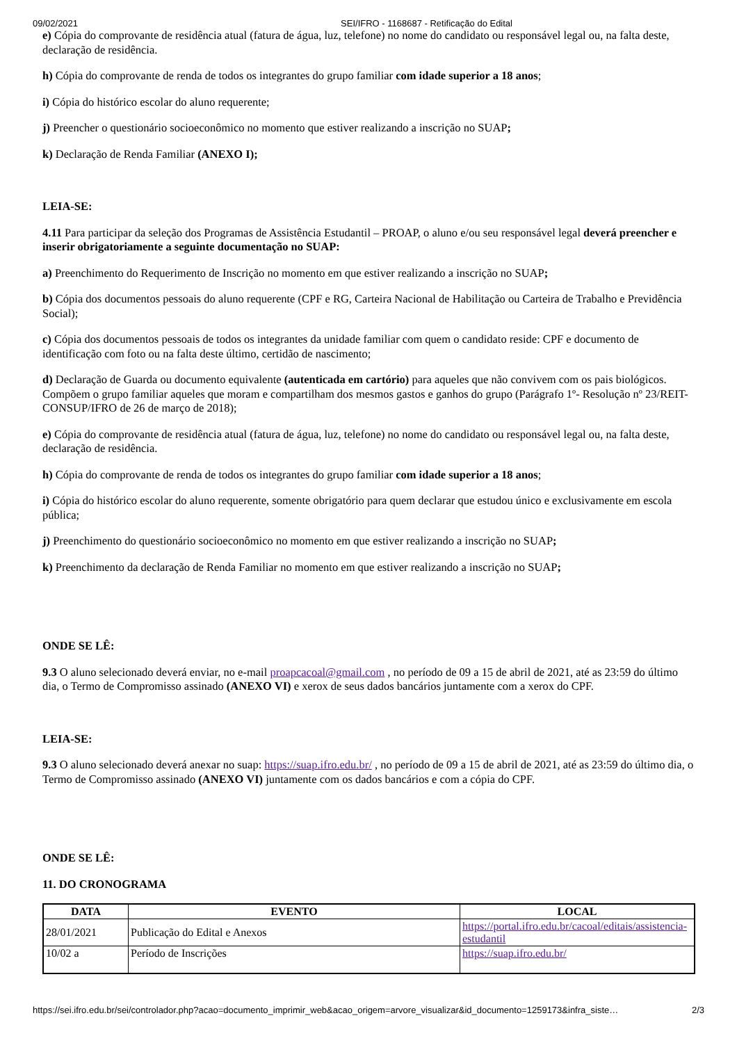09/02/2021 SEI/IFRO - 1168687 - Retificação do Edital
e) Cópia do comprovante de residência atual (fatura de água, luz, telefone) no nome do candidato ou responsável legal ou, na falta deste, declaração de residência.
h) Cópia do comprovante de renda de todos os integrantes do grupo familiar com idade superior a 18 anos;
i) Cópia do histórico escolar do aluno requerente;
j) Preencher o questionário socioeconômico no momento que estiver realizando a inscrição no SUAP;
k) Declaração de Renda Familiar (ANEXO I);
LEIA-SE:
4.11 Para participar da seleção dos Programas de Assistência Estudantil – PROAP, o aluno e/ou seu responsável legal deverá preencher e inserir obrigatoriamente a seguinte documentação no SUAP:
a) Preenchimento do Requerimento de Inscrição no momento em que estiver realizando a inscrição no SUAP;
b) Cópia dos documentos pessoais do aluno requerente (CPF e RG, Carteira Nacional de Habilitação ou Carteira de Trabalho e Previdência Social);
c) Cópia dos documentos pessoais de todos os integrantes da unidade familiar com quem o candidato reside: CPF e documento de identificação com foto ou na falta deste último, certidão de nascimento;
d) Declaração de Guarda ou documento equivalente (autenticada em cartório) para aqueles que não convivem com os pais biológicos. Compõem o grupo familiar aqueles que moram e compartilham dos mesmos gastos e ganhos do grupo (Parágrafo 1º- Resolução nº 23/REIT-CONSUP/IFRO de 26 de março de 2018);
e) Cópia do comprovante de residência atual (fatura de água, luz, telefone) no nome do candidato ou responsável legal ou, na falta deste, declaração de residência.
h) Cópia do comprovante de renda de todos os integrantes do grupo familiar com idade superior a 18 anos;
i) Cópia do histórico escolar do aluno requerente, somente obrigatório para quem declarar que estudou único e exclusivamente em escola pública;
j) Preenchimento do questionário socioeconômico no momento em que estiver realizando a inscrição no SUAP;
k) Preenchimento da declaração de Renda Familiar no momento em que estiver realizando a inscrição no SUAP;
ONDE SE LÊ:
9.3 O aluno selecionado deverá enviar, no e-mail proapcacoal@gmail.com , no período de 09 a 15 de abril de 2021, até as 23:59 do último dia, o Termo de Compromisso assinado (ANEXO VI) e xerox de seus dados bancários juntamente com a xerox do CPF.
LEIA-SE:
9.3 O aluno selecionado deverá anexar no suap: https://suap.ifro.edu.br/ , no período de 09 a 15 de abril de 2021, até as 23:59 do último dia, o Termo de Compromisso assinado (ANEXO VI) juntamente com os dados bancários e com a cópia do CPF.
ONDE SE LÊ:
11. DO CRONOGRAMA
| DATA | EVENTO | LOCAL |
| --- | --- | --- |
| 28/01/2021 | Publicação do Edital e Anexos | https://portal.ifro.edu.br/cacoal/editais/assistencia-estudantil |
| 10/02 a | Período de Inscrições | https://suap.ifro.edu.br/ |
https://sei.ifro.edu.br/sei/controlador.php?acao=documento_imprimir_web&acao_origem=arvore_visualizar&id_documento=1259173&infra_siste… 2/3